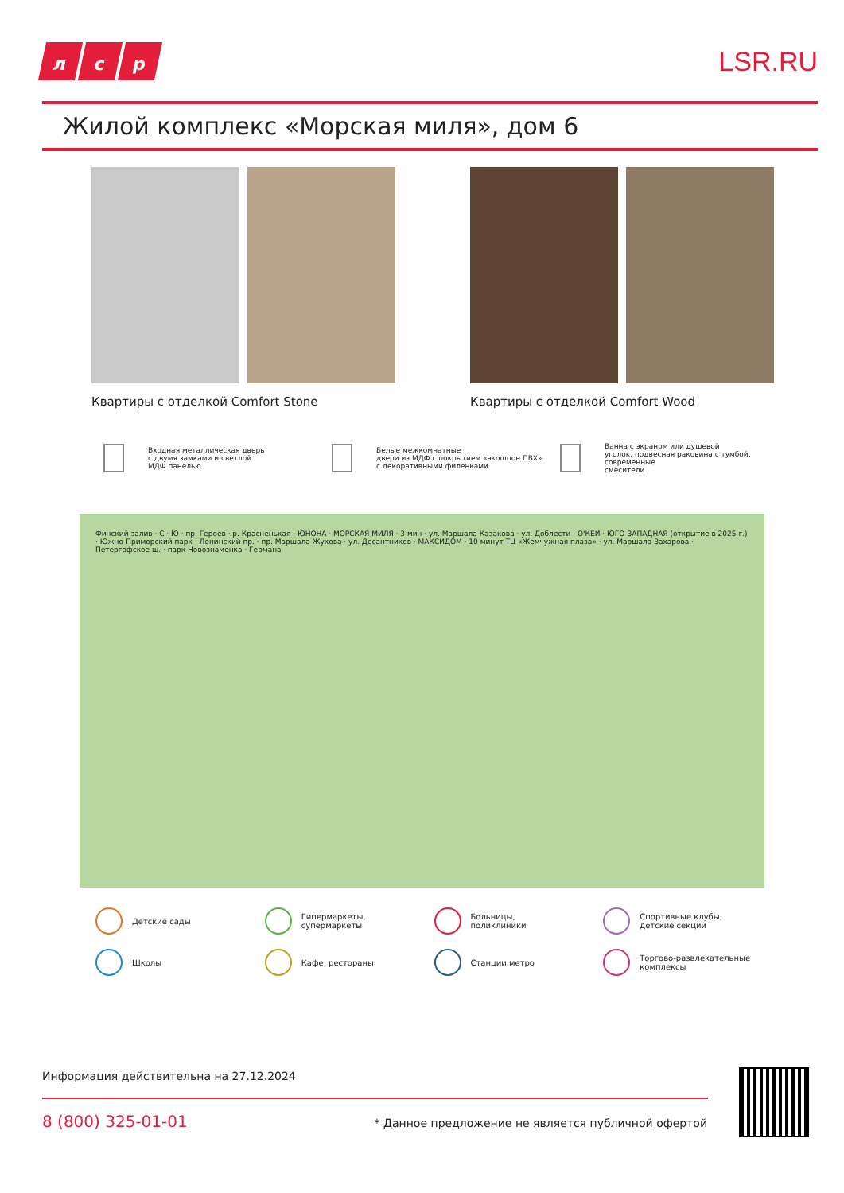лс р
LSR.RU
Жилой комплекс «Морская миля», дом 6
Квартиры с отделкой Comfort Stone Квартиры с отделкой Comfort Wood
Входная металлическая дверь
с двумя замками и светлой
МДФ панелью
Белые межкомнатные
двери из МДФ с покрытием «экошпон ПВХ»
с декоративными филенками
Ванна с экраном или душевой
уголок, подвесная раковина с тумбой, современные
смесители
Финский залив · С · Ю · пр. Героев · р. Красненькая · ЮНОНА · МОРСКАЯ МИЛЯ · 3 мин · ул. Маршала Казакова · ул. Доблести · О'КЕЙ · ЮГО-ЗАПАДНАЯ (открытие в 2025 г.) · Южно-Приморский парк · Ленинский пр. · пр. Маршала Жукова · ул. Десантников · МАКСИДОМ · 10 минут ТЦ «Жемчужная плаза» · ул. Маршала Захарова · Петергофское ш. · парк Новознаменка · Германа
Детские сады
Гипермаркеты,
супермаркеты
Больницы,
поликлиники
Спортивные клубы,
детские секции
Школы
Кафе, рестораны
Станции метро
Торгово-развлекательные
комплексы
Информация действительна на 27.12.2024
8 (800) 325-01-01
* Данное предложение не является публичной офертой